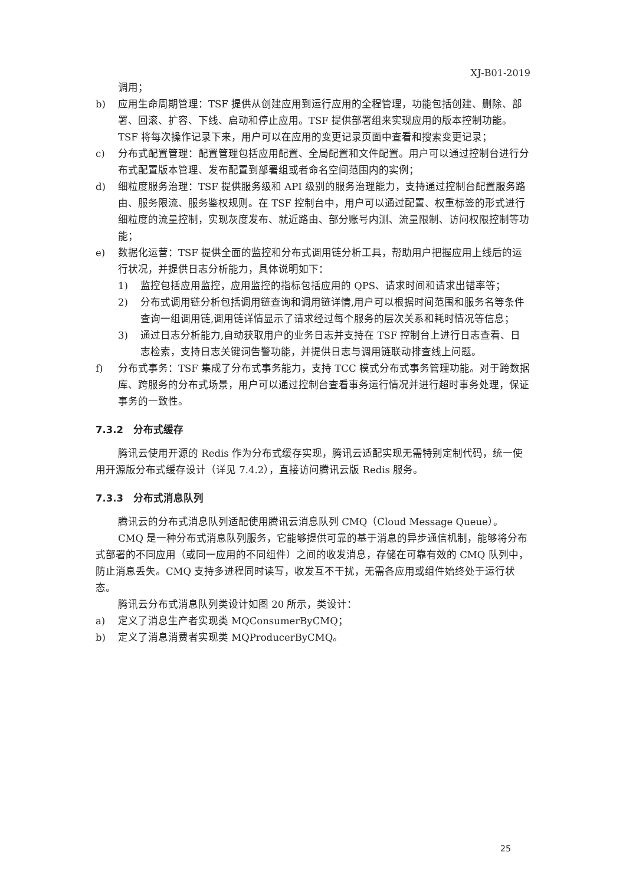XJ-B01-2019
调用；
b) 应用生命周期管理：TSF 提供从创建应用到运行应用的全程管理，功能包括创建、删除、部署、回滚、扩容、下线、启动和停止应用。TSF 提供部署组来实现应用的版本控制功能。TSF 将每次操作记录下来，用户可以在应用的变更记录页面中查看和搜索变更记录；
c) 分布式配置管理：配置管理包括应用配置、全局配置和文件配置。用户可以通过控制台进行分布式配置版本管理、发布配置到部署组或者命名空间范围内的实例；
d) 细粒度服务治理：TSF 提供服务级和 API 级别的服务治理能力，支持通过控制台配置服务路由、服务限流、服务鉴权规则。在 TSF 控制台中，用户可以通过配置、权重标签的形式进行细粒度的流量控制，实现灰度发布、就近路由、部分账号内测、流量限制、访问权限控制等功能；
e) 数据化运营：TSF 提供全面的监控和分布式调用链分析工具，帮助用户把握应用上线后的运行状况，并提供日志分析能力，具体说明如下：
1) 监控包括应用监控，应用监控的指标包括应用的 QPS、请求时间和请求出错率等；
2) 分布式调用链分析包括调用链查询和调用链详情,用户可以根据时间范围和服务名等条件查询一组调用链,调用链详情显示了请求经过每个服务的层次关系和耗时情况等信息；
3) 通过日志分析能力,自动获取用户的业务日志并支持在 TSF 控制台上进行日志查看、日志检索，支持日志关键词告警功能，并提供日志与调用链联动排查线上问题。
f) 分布式事务：TSF 集成了分布式事务能力，支持 TCC 模式分布式事务管理功能。对于跨数据库、跨服务的分布式场景，用户可以通过控制台查看事务运行情况并进行超时事务处理，保证事务的一致性。
7.3.2　分布式缓存
腾讯云使用开源的 Redis 作为分布式缓存实现，腾讯云适配实现无需特别定制代码，统一使用开源版分布式缓存设计（详见 7.4.2），直接访问腾讯云版 Redis 服务。
7.3.3　分布式消息队列
腾讯云的分布式消息队列适配使用腾讯云消息队列 CMQ（Cloud Message Queue）。
CMQ 是一种分布式消息队列服务，它能够提供可靠的基于消息的异步通信机制，能够将分布式部署的不同应用（或同一应用的不同组件）之间的收发消息，存储在可靠有效的 CMQ 队列中，防止消息丢失。CMQ 支持多进程同时读写，收发互不干扰，无需各应用或组件始终处于运行状态。
腾讯云分布式消息队列类设计如图 20 所示，类设计：
a) 定义了消息生产者实现类 MQConsumerByCMQ；
b) 定义了消息消费者实现类 MQProducerByCMQ。
25